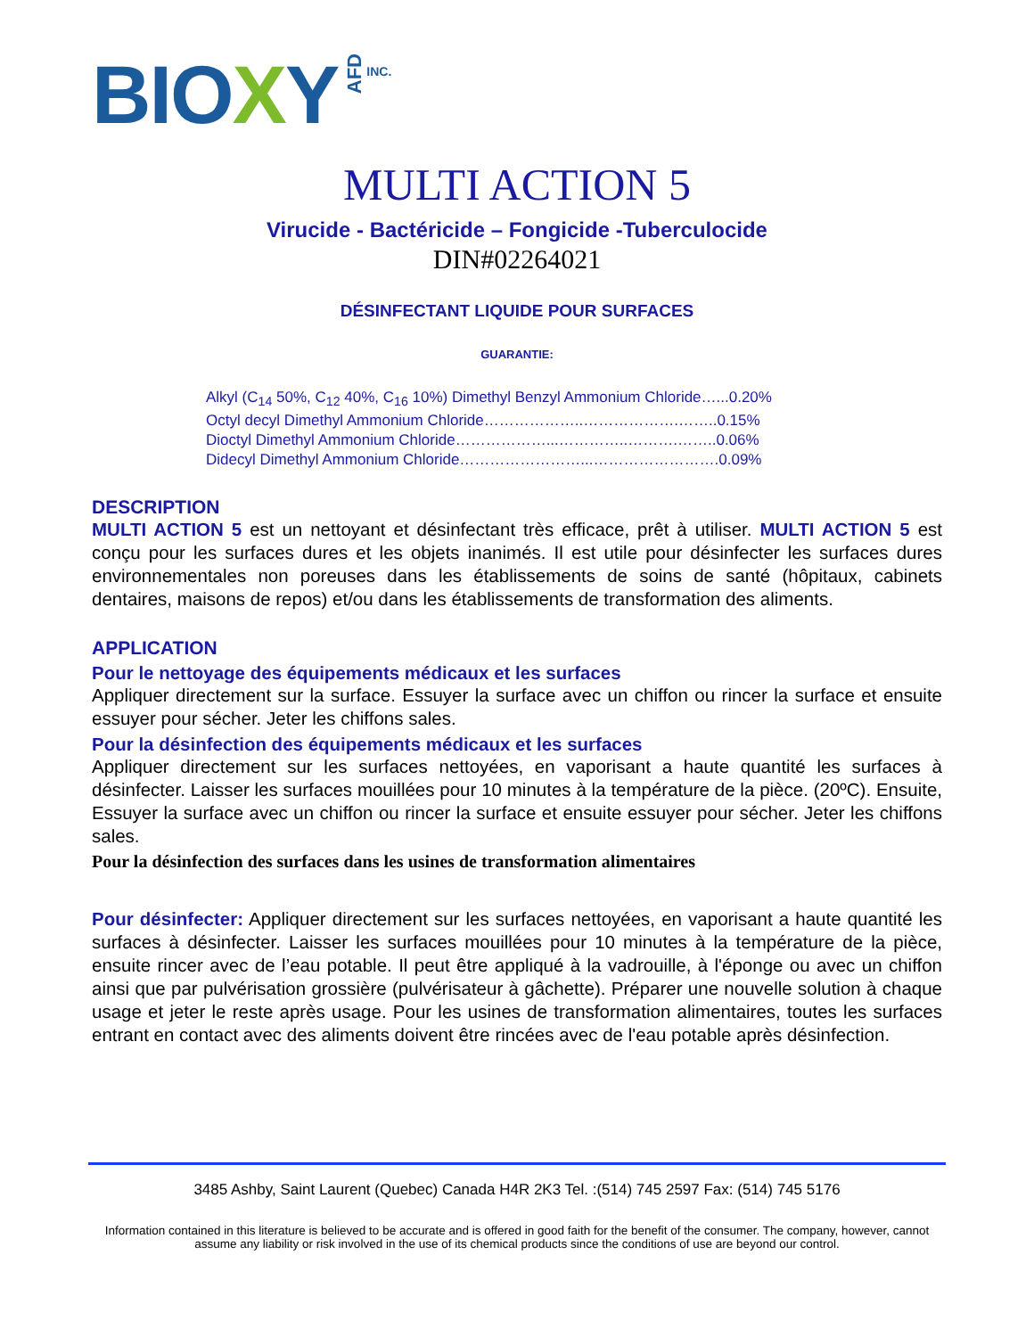BIOXY AFD INC.
MULTI ACTION 5
Virucide - Bactéricide – Fongicide -Tuberculocide
DIN#02264021
DÉSINFECTANT LIQUIDE POUR SURFACES
GUARANTIE:
Alkyl (C<sub>14</sub> 50%, C<sub>12</sub> 40%, C<sub>16</sub> 10%) Dimethyl Benzyl Ammonium Chloride…...0.20%
Octyl decyl Dimethyl Ammonium Chloride………………..……………….……..0.15%
Dioctyl Dimethyl Ammonium Chloride………………...…………..……….……..0.06%
Didecyl Dimethyl Ammonium Chloride……………………...…………………….0.09%
DESCRIPTION
MULTI ACTION 5 est un nettoyant et désinfectant très efficace, prêt à utiliser. MULTI ACTION 5 est conçu pour les surfaces dures et les objets inanimés. Il est utile pour désinfecter les surfaces dures environnementales non poreuses dans les établissements de soins de santé (hôpitaux, cabinets dentaires, maisons de repos) et/ou dans les établissements de transformation des aliments.
APPLICATION
Pour le nettoyage des équipements médicaux et les surfaces
Appliquer directement sur la surface. Essuyer la surface avec un chiffon ou rincer la surface et ensuite essuyer pour sécher. Jeter les chiffons sales.
Pour la désinfection des équipements médicaux et les surfaces
Appliquer directement sur les surfaces nettoyées, en vaporisant a haute quantité les surfaces à désinfecter. Laisser les surfaces mouillées pour 10 minutes à la température de la pièce. (20ºC). Ensuite, Essuyer la surface avec un chiffon ou rincer la surface et ensuite essuyer pour sécher. Jeter les chiffons sales.
Pour la désinfection des surfaces dans les usines de transformation alimentaires
Pour désinfecter: Appliquer directement sur les surfaces nettoyées, en vaporisant a haute quantité les surfaces à désinfecter. Laisser les surfaces mouillées pour 10 minutes à la température de la pièce, ensuite rincer avec de l’eau potable. Il peut être appliqué à la vadrouille, à l'éponge ou avec un chiffon ainsi que par pulvérisation grossière (pulvérisateur à gâchette). Préparer une nouvelle solution à chaque usage et jeter le reste après usage. Pour les usines de transformation alimentaires, toutes les surfaces entrant en contact avec des aliments doivent être rincées avec de l'eau potable après désinfection.
3485 Ashby, Saint Laurent (Quebec) Canada H4R 2K3 Tel. :(514) 745 2597 Fax: (514) 745 5176
Information contained in this literature is believed to be accurate and is offered in good faith for the benefit of the consumer. The company, however, cannot assume any liability or risk involved in the use of its chemical products since the conditions of use are beyond our control.